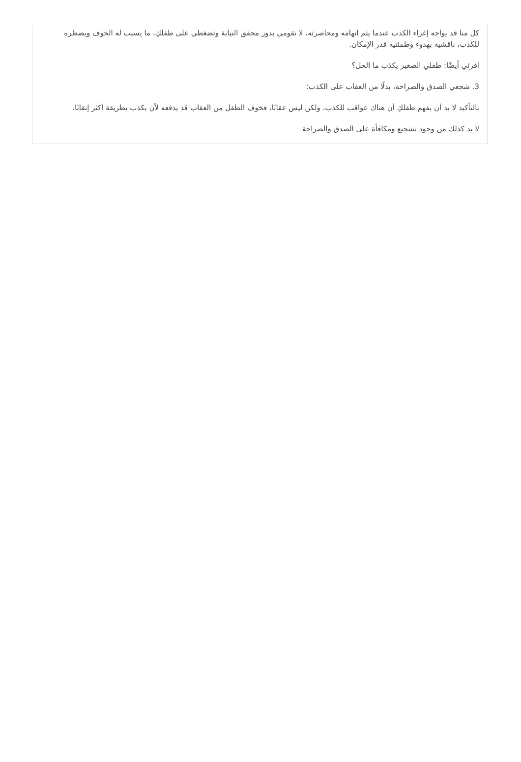كل منا قد يواجه إغراء الكذب عندما يتم اتهامه ومحاصرته، لا تقومي بدور محقق النيابة وتضغطي على طفلكِ، ما يسبب له الخوف ويضطره للكذب، ناقشيه بهدوء وطمئنيه قدر الإمكان.
اقرئي أيضًا: طفلي الصغير يكذب ما الحل؟
3. شجعي الصدق والصراحة، بدلًا من العقاب على الكذب:
بالتأكيد لا بد أن يفهم طفلكِ أن هناك عواقب للكذب، ولكن ليس عقابًا، فخوف الطفل من العقاب قد يدفعه لأن يكذب بطريقة أكثر إتقانًا.
لا بد كذلك من وجود تشجيع ومكافأة على الصدق والصراحة